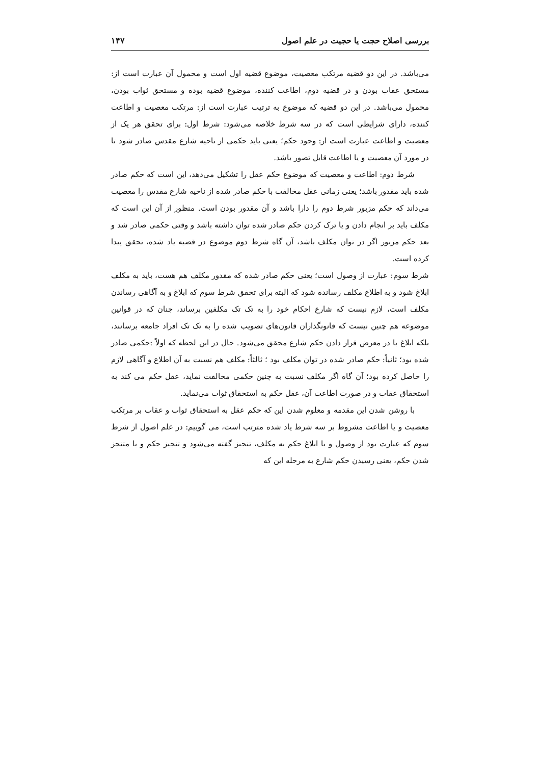بررسی اصلاح حجت یا حجیت در علم اصول ۱۴۷
می‌باشد. در این دو قضیه مرتکب معصیت، موضوع قضیه اول است و محمول آن عبارت است از: مستحق عقاب بودن و در قضیه دوم، اطاعت کننده، موضوع قضیه بوده و مستحق ثواب بودن، محمول می‌باشد. در این دو قضیه که موضوع به ترتیب عبارت است از: مرتکب معصیت و اطاعت کننده، دارای شرایطی است که در سه شرط خلاصه می‌شود: شرط اول: برای تحقق هر یک از معصیت و اطاعت عبارت است از: وجود حکم؛ یعنی باید حکمی از ناحیه شارع مقدس صادر شود تا در مورد آن معصیت و یا اطاعت قابل تصور باشد.
شرط دوم: اطاعت و معصیت که موضوع حکم عقل را تشکیل می‌دهد، این است که حکم صادر شده باید مقدور باشد؛ یعنی زمانی عقل مخالفت با حکم صادر شده از ناحیه شارع مقدس را معصیت می‌داند که حکم مزبور شرط دوم را دارا باشد و آن مقدور بودن است. منظور از آن این است که مکلف باید بر انجام دادن و یا ترک کردن حکم صادر شده توان داشته باشد و وقتی حکمی صادر شد و بعد حکم مزبور اگر در توان مکلف باشد، آن گاه شرط دوم موضوع در قضیه یاد شده، تحقق پیدا کرده است.
شرط سوم: عبارت از وصول است؛ یعنی حکم صادر شده که مقدور مکلف هم هست، باید به مکلف ابلاغ شود و به اطلاع مکلف رسانده شود که البته برای تحقق شرط سوم که ابلاغ و به آگاهی رساندن مکلف است، لازم نیست که شارع احکام خود را به تک تک مکلفین برساند، چنان که در قوانین موضوعه هم چنین نیست که قانونگذاران قانون‌های تصویب شده را به تک تک افراد جامعه برسانند، بلکه ابلاغ با در معرض قرار دادن حکم شارع محقق می‌شود. حال در این لحظه که اولاً :حکمی صادر شده بود؛ ثانیاً: حکم صادر شده در توان مکلف بود ؛ ثالثاً: مکلف هم نسبت به آن اطلاع و آگاهی لازم را حاصل کرده بود؛ آن گاه اگر مکلف نسبت به چنین حکمی مخالفت نماید، عقل حکم می کند به استحقاق عقاب و در صورت اطاعت آن، عقل حکم به استحقاق ثواب می‌نماید.
با روشن شدن این مقدمه و معلوم شدن این که حکم عقل به استحقاق ثواب و عقاب بر مرتکب معصیت و یا اطاعت مشروط بر سه شرط یاد شده مترتب است، می گوییم: در علم اصول از شرط سوم که عبارت بود از وصول و یا ابلاغ حکم به مکلف، تنجیز گفته می‌شود و تنجیز حکم و یا متنجز شدن حکم، یعنی رسیدن حکم شارع به مرحله این که